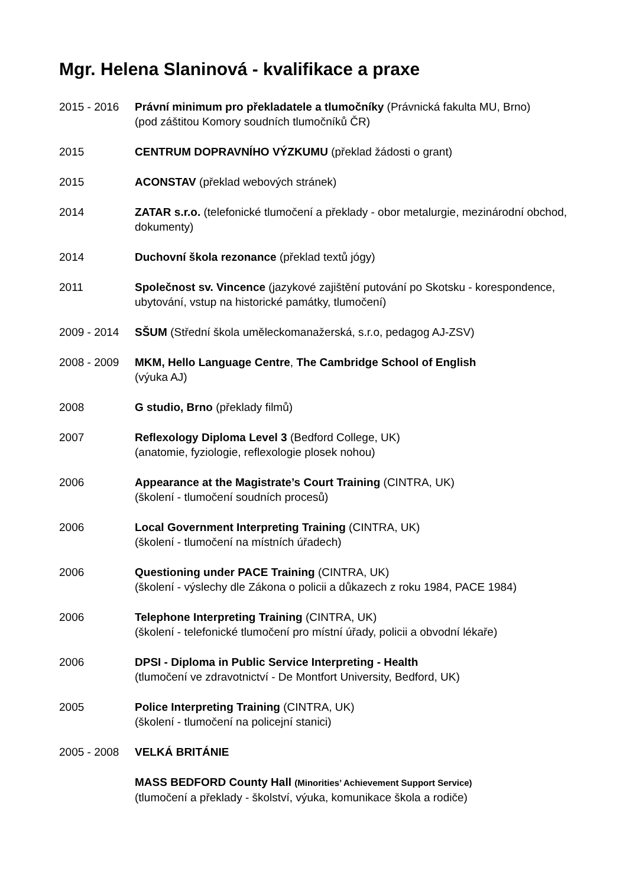Mgr. Helena Slaninová - kvalifikace a praxe
2015 - 2016 Právní minimum pro překladatele a tlumočníky (Právnická fakulta MU, Brno)
(pod záštitou Komory soudních tlumočníků ČR)
2015 CENTRUM DOPRAVNÍHO VÝZKUMU (překlad žádosti o grant)
2015 ACONSTAV (překlad webových stránek)
2014 ZATAR s.r.o. (telefonické tlumočení a překlady - obor metalurgie, mezinárodní obchod, dokumenty)
2014 Duchovní škola rezonance (překlad textů jógy)
2011 Společnost sv. Vincence (jazykové zajištění putování po Skotsku - korespondence, ubytování, vstup na historické památky, tlumočení)
2009 - 2014 SŠUM (Střední škola uměleckomanažerská, s.r.o, pedagog AJ-ZSV)
2008 - 2009 MKM, Hello Language Centre, The Cambridge School of English
(výuka AJ)
2008 G studio, Brno (překlady filmů)
2007 Reflexology Diploma Level 3 (Bedford College, UK)
(anatomie, fyziologie, reflexologie plosek nohou)
2006 Appearance at the Magistrate’s Court Training (CINTRA, UK)
(školení - tlumočení soudních procesů)
2006 Local Government Interpreting Training (CINTRA, UK)
(školení - tlumočení na místních úřadech)
2006 Questioning under PACE Training (CINTRA, UK)
(školení - výslechy dle Zákona o policii a důkazech z roku 1984, PACE 1984)
2006 Telephone Interpreting Training (CINTRA, UK)
(školení - telefonické tlumočení pro místní úřady, policii a obvodní lékaře)
2006 DPSI - Diploma in Public Service Interpreting - Health
(tlumočení ve zdravotnictví - De Montfort University, Bedford, UK)
2005 Police Interpreting Training (CINTRA, UK)
(školení - tlumočení na policejní stanici)
2005 - 2008 VELKÁ BRITÁNIE
MASS BEDFORD County Hall (Minorities’ Achievement Support Service)
(tlumočení a překlady - školství, výuka, komunikace škola a rodiče)